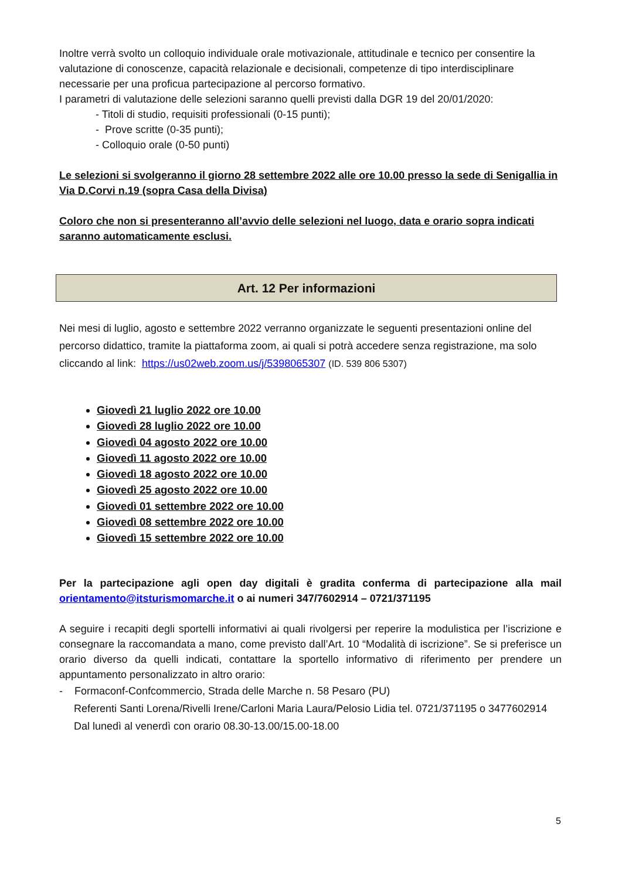Inoltre verrà svolto un colloquio individuale orale motivazionale, attitudinale e tecnico per consentire la valutazione di conoscenze, capacità relazionale e decisionali, competenze di tipo interdisciplinare necessarie per una proficua partecipazione al percorso formativo.
I parametri di valutazione delle selezioni saranno quelli previsti dalla DGR 19 del 20/01/2020:
- Titoli di studio, requisiti professionali (0-15 punti);
- Prove scritte (0-35 punti);
- Colloquio orale (0-50 punti)
Le selezioni si svolgeranno il giorno 28 settembre 2022 alle ore 10.00 presso la sede di Senigallia in Via D.Corvi n.19 (sopra Casa della Divisa)
Coloro che non si presenteranno all’avvio delle selezioni nel luogo, data e orario sopra indicati saranno automaticamente esclusi.
Art. 12 Per informazioni
Nei mesi di luglio, agosto e settembre 2022 verranno organizzate le seguenti presentazioni online del percorso didattico, tramite la piattaforma zoom, ai quali si potrà accedere senza registrazione, ma solo cliccando al link: https://us02web.zoom.us/j/5398065307 (ID. 539 806 5307)
Giovedì 21 luglio 2022 ore 10.00
Giovedì 28 luglio 2022 ore 10.00
Giovedì 04 agosto 2022 ore 10.00
Giovedì 11 agosto 2022 ore 10.00
Giovedì 18 agosto 2022 ore 10.00
Giovedì 25 agosto 2022 ore 10.00
Giovedì 01 settembre 2022 ore 10.00
Giovedì 08 settembre 2022 ore 10.00
Giovedì 15 settembre 2022 ore 10.00
Per la partecipazione agli open day digitali è gradita conferma di partecipazione alla mail orientamento@itsturismomarche.it o ai numeri 347/7602914 – 0721/371195
A seguire i recapiti degli sportelli informativi ai quali rivolgersi per reperire la modulistica per l’iscrizione e consegnare la raccomandata a mano, come previsto dall’Art. 10 “Modalità di iscrizione”. Se si preferisce un orario diverso da quelli indicati, contattare la sportello informativo di riferimento per prendere un appuntamento personalizzato in altro orario:
- Formaconf-Confcommercio, Strada delle Marche n. 58 Pesaro (PU)
Referenti Santi Lorena/Rivelli Irene/Carloni Maria Laura/Pelosio Lidia tel. 0721/371195 o 3477602914
Dal lunedì al venerdì con orario 08.30-13.00/15.00-18.00
5